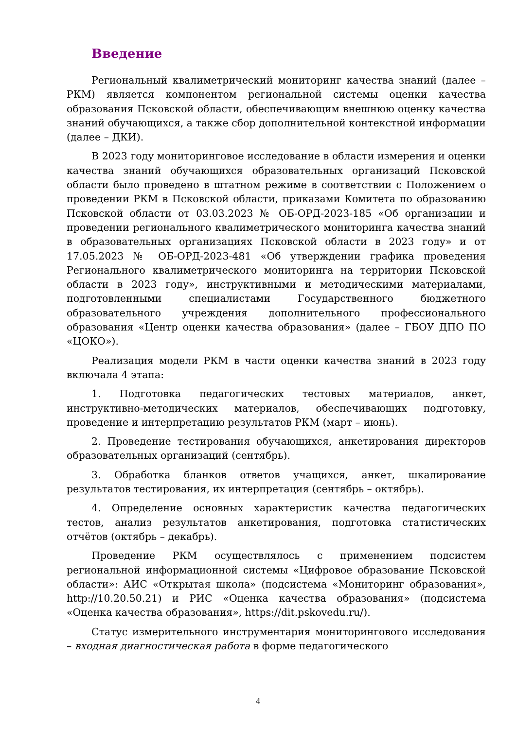Введение
Региональный квалиметрический мониторинг качества знаний (далее – РКМ) является компонентом региональной системы оценки качества образования Псковской области, обеспечивающим внешнюю оценку качества знаний обучающихся, а также сбор дополнительной контекстной информации (далее – ДКИ).
В 2023 году мониторинговое исследование в области измерения и оценки качества знаний обучающихся образовательных организаций Псковской области было проведено в штатном режиме в соответствии с Положением о проведении РКМ в Псковской области, приказами Комитета по образованию Псковской области от 03.03.2023 № ОБ-ОРД-2023-185 «Об организации и проведении регионального квалиметрического мониторинга качества знаний в образовательных организациях Псковской области в 2023 году» и от 17.05.2023 № ОБ-ОРД-2023-481 «Об утверждении графика проведения Регионального квалиметрического мониторинга на территории Псковской области в 2023 году», инструктивными и методическими материалами, подготовленными специалистами Государственного бюджетного образовательного учреждения дополнительного профессионального образования «Центр оценки качества образования» (далее – ГБОУ ДПО ПО «ЦОКО»).
Реализация модели РКМ в части оценки качества знаний в 2023 году включала 4 этапа:
1. Подготовка педагогических тестовых материалов, анкет, инструктивно-методических материалов, обеспечивающих подготовку, проведение и интерпретацию результатов РКМ (март – июнь).
2. Проведение тестирования обучающихся, анкетирования директоров образовательных организаций (сентябрь).
3. Обработка бланков ответов учащихся, анкет, шкалирование результатов тестирования, их интерпретация (сентябрь – октябрь).
4. Определение основных характеристик качества педагогических тестов, анализ результатов анкетирования, подготовка статистических отчётов (октябрь – декабрь).
Проведение РКМ осуществлялось с применением подсистем региональной информационной системы «Цифровое образование Псковской области»: АИС «Открытая школа» (подсистема «Мониторинг образования», http://10.20.50.21) и РИС «Оценка качества образования» (подсистема «Оценка качества образования», https://dit.pskovedu.ru/).
Статус измерительного инструментария мониторингового исследования – входная диагностическая работа в форме педагогического
4